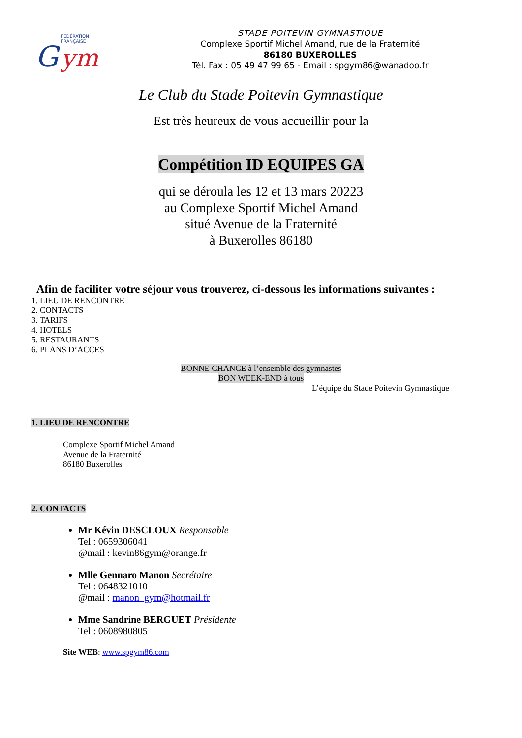FÉDÉRATION
FRANÇAISE
G
ym
STADE POITEVIN GYMNASTIQUE
Complexe Sportif Michel Amand, rue de la Fraternité
86180 BUXEROLLES
Tél. Fax : 05 49 47 99 65 - Email : spgym86@wanadoo.fr
Le Club du Stade Poitevin Gymnastique
Est très heureux de vous accueillir pour la
Compétition ID EQUIPES GA
qui se déroula les 12 et 13 mars 20223
au Complexe Sportif Michel Amand
situé Avenue de la Fraternité
à Buxerolles 86180
Afin de faciliter votre séjour vous trouverez, ci-dessous les informations suivantes :
1. LIEU DE RENCONTRE
2. CONTACTS
3. TARIFS
4. HOTELS
5. RESTAURANTS
6. PLANS D’ACCES
BONNE CHANCE à l’ensemble des gymnastes
BON WEEK-END à tous
L’équipe du Stade Poitevin Gymnastique
1. LIEU DE RENCONTRE
Complexe Sportif Michel Amand
Avenue de la Fraternité
86180 Buxerolles
2. CONTACTS
Mr Kévin DESCLOUX Responsable
Tel : 0659306041
@mail : kevin86gym@orange.fr
Mlle Gennaro Manon Secrétaire
Tel : 0648321010
@mail : manon_gym@hotmail.fr
Mme Sandrine BERGUET Présidente
Tel : 0608980805
Site WEB: www.spgym86.com